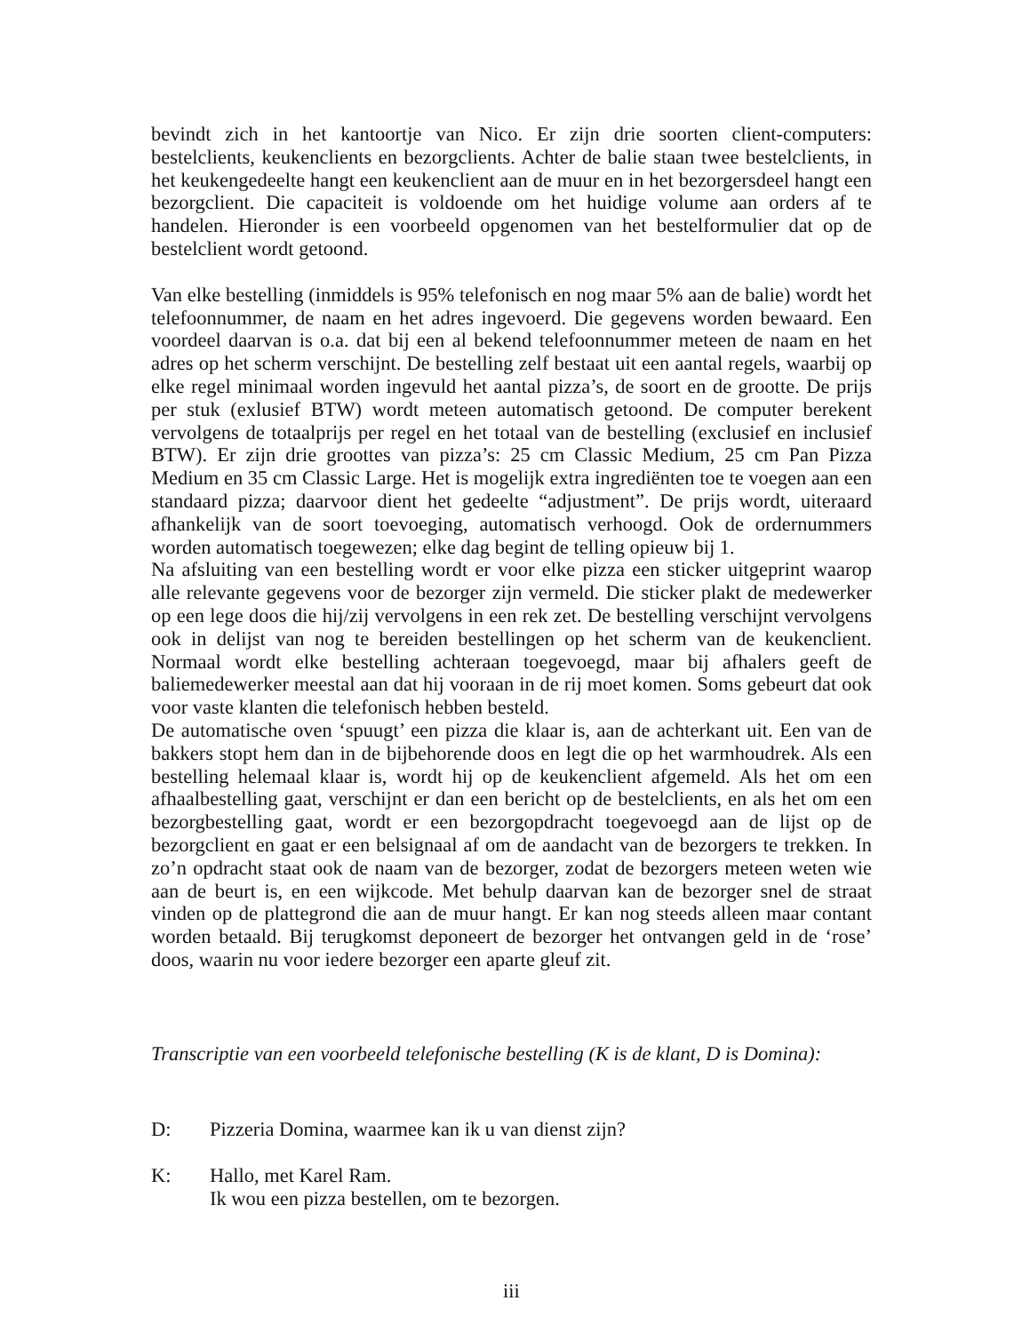bevindt zich in het kantoortje van Nico. Er zijn drie soorten client-computers: bestelclients, keukenclients en bezorgclients. Achter de balie staan twee bestelclients, in het keukengedeelte hangt een keukenclient aan de muur en in het bezorgersdeel hangt een bezorgclient. Die capaciteit is voldoende om het huidige volume aan orders af te handelen. Hieronder is een voorbeeld opgenomen van het bestelformulier dat op de bestelclient wordt getoond.
Van elke bestelling (inmiddels is 95% telefonisch en nog maar 5% aan de balie) wordt het telefoonnummer, de naam en het adres ingevoerd. Die gegevens worden bewaard. Een voordeel daarvan is o.a. dat bij een al bekend telefoonnummer meteen de naam en het adres op het scherm verschijnt. De bestelling zelf bestaat uit een aantal regels, waarbij op elke regel minimaal worden ingevuld het aantal pizza’s, de soort en de grootte. De prijs per stuk (exlusief BTW) wordt meteen automatisch getoond. De computer berekent vervolgens de totaalprijs per regel en het totaal van de bestelling (exclusief en inclusief BTW). Er zijn drie groottes van pizza’s: 25 cm Classic Medium, 25 cm Pan Pizza Medium en 35 cm Classic Large. Het is mogelijk extra ingrediënten toe te voegen aan een standaard pizza; daarvoor dient het gedeelte “adjustment”. De prijs wordt, uiteraard afhankelijk van de soort toevoeging, automatisch verhoogd. Ook de ordernummers worden automatisch toegewezen; elke dag begint de telling opieuw bij 1.
Na afsluiting van een bestelling wordt er voor elke pizza een sticker uitgeprint waarop alle relevante gegevens voor de bezorger zijn vermeld. Die sticker plakt de medewerker op een lege doos die hij/zij vervolgens in een rek zet. De bestelling verschijnt vervolgens ook in delijst van nog te bereiden bestellingen op het scherm van de keukenclient. Normaal wordt elke bestelling achteraan toegevoegd, maar bij afhalers geeft de baliemedewerker meestal aan dat hij vooraan in de rij moet komen. Soms gebeurt dat ook voor vaste klanten die telefonisch hebben besteld.
De automatische oven ‘spuugt’ een pizza die klaar is, aan de achterkant uit. Een van de bakkers stopt hem dan in de bijbehorende doos en legt die op het warmhoudrek. Als een bestelling helemaal klaar is, wordt hij op de keukenclient afgemeld. Als het om een afhaalbestelling gaat, verschijnt er dan een bericht op de bestelclients, en als het om een bezorgbestelling gaat, wordt er een bezorgopdracht toegevoegd aan de lijst op de bezorgclient en gaat er een belsignaal af om de aandacht van de bezorgers te trekken. In zo’n opdracht staat ook de naam van de bezorger, zodat de bezorgers meteen weten wie aan de beurt is, en een wijkcode. Met behulp daarvan kan de bezorger snel de straat vinden op de plattegrond die aan de muur hangt. Er kan nog steeds alleen maar contant worden betaald. Bij terugkomst deponeert de bezorger het ontvangen geld in de ‘rose’ doos, waarin nu voor iedere bezorger een aparte gleuf zit.
Transcriptie van een voorbeeld telefonische bestelling (K is de klant, D is Domina):
D: Pizzeria Domina, waarmee kan ik u van dienst zijn?
K: Hallo, met Karel Ram.
Ik wou een pizza bestellen, om te bezorgen.
iii